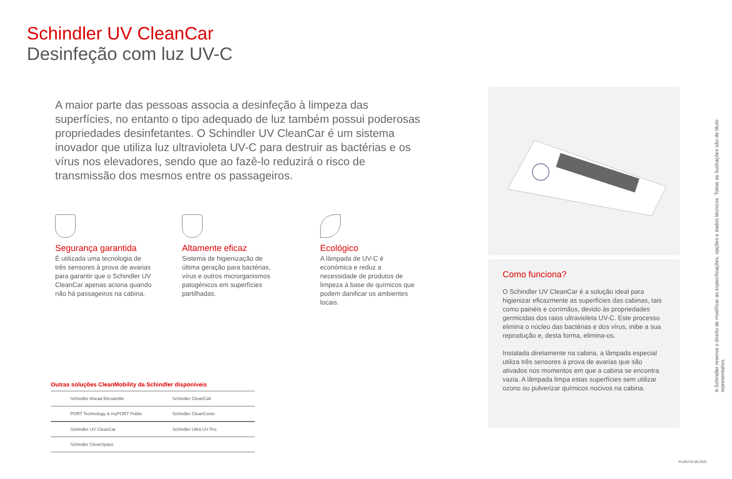Schindler UV CleanCar
Desinfeção com luz UV-C
A maior parte das pessoas associa a desinfeção à limpeza das superfícies, no entanto o tipo adequado de luz também possui poderosas propriedades desinfetantes. O Schindler UV CleanCar é um sistema inovador que utiliza luz ultravioleta UV-C para destruir as bactérias e os vírus nos elevadores, sendo que ao fazê-lo reduzirá o risco de transmissão dos mesmos entre os passageiros.
Segurança garantida
É utilizada uma tecnologia de três sensores à prova de avarias para garantir que o Schindler UV CleanCar apenas aciona quando não há passageiros na cabina.
Altamente eficaz
Sistema de higienização de última geração para bactérias, vírus e outros microrganismos patogénicos em superfícies partilhadas.
Ecológico
A lâmpada de UV-C é económica e reduz a necessidade de produtos de limpeza à base de químicos que podem danificar os ambientes locais.
Como funciona?
O Schindler UV CleanCar é a solução ideal para higienizar eficazmente as superfícies das cabinas, tais como painéis e corrimãos, devido às propriedades germicidas dos raios ultravioleta UV-C. Este processo elimina o núcleo das bactérias e dos vírus, inibe a sua reprodução e, desta forma, elimina-os.
Instalada diretamente na cabina, a lâmpada especial utiliza três sensores à prova de avarias que são ativados nos momentos em que a cabina se encontra vazia. A lâmpada limpa estas superfícies sem utilizar ozono ou pulverizar químicos nocivos na cabina.
A Schindler reserva o direito de modificar as especificações, opções e dados técnicos. Todas as ilustrações são de título representativo.
Outras soluções CleanMobility da Schindler disponíveis
| Schindler Ahead ElevateMe | Schindler CleanCall |
| PORT Technology & myPORT Public | Schindler CleanCover |
| Schindler UV CleanCar | Schindler Ultra UV Pro |
| Schindler CleanSpace | |
PLM5734.09.2020